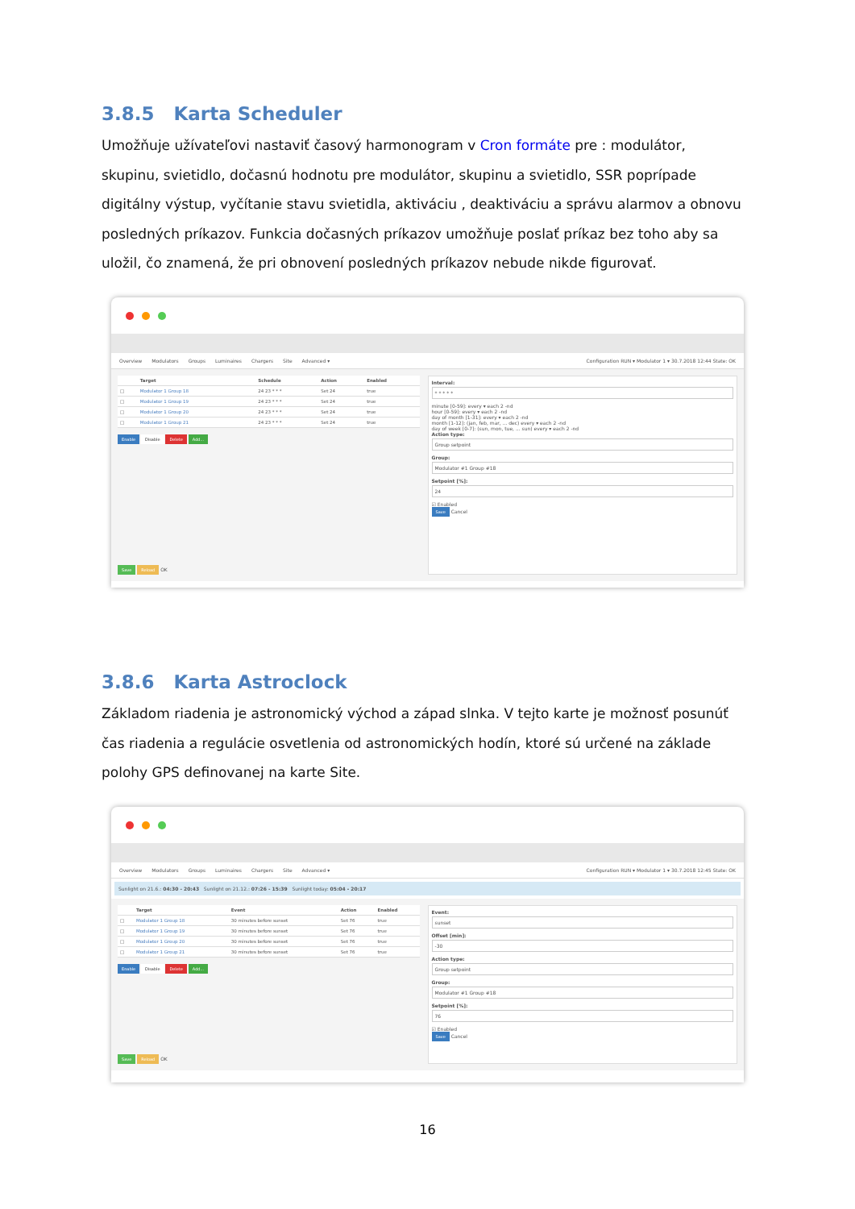3.8.5 Karta Scheduler
Umožňuje užívateľovi nastaviť časový harmonogram v Cron formáte pre : modulátor, skupinu, svietidlo, dočasnú hodnotu pre modulátor, skupinu a svietidlo, SSR poprípade digitálny výstup, vyčítanie stavu svietidla, aktiváciu , deaktiváciu a správu alarmov a obnovu posledných príkazov. Funkcia dočasných príkazov umožňuje poslať príkaz bez toho aby sa uložil, čo znamená, že pri obnovení posledných príkazov nebude nikde figurovať.
Overview Modulators Groups Luminaires Chargers Site Advanced ▾ Configuration RUN ▾ Modulator 1 ▾ 30.7.2018 12:44 State: OK
| | Target | Schedule | Action | Enabled |
| --- | --- | --- | --- | --- |
| □ | Modulator 1 Group 18 | 24 23 * * * | Set 24 | true |
| □ | Modulator 1 Group 19 | 24 23 * * * | Set 24 | true |
| □ | Modulator 1 Group 20 | 24 23 * * * | Set 24 | true |
| □ | Modulator 1 Group 21 | 24 23 * * * | Set 24 | true |
Enable Disable Delete Add...
Save Reload OK
Interval:
* * * * *
minute [0-59]: every ▾ each 2 -nd
hour [0-59]: every ▾ each 2 -nd
day of month [1-31]: every ▾ each 2 -nd
month [1-12]: (jan, feb, mar, ... dec) every ▾ each 2 -nd
day of week [0-7]: (sun, mon, tue, ... sun) every ▾ each 2 -nd
Action type:
Group setpoint
Group:
Modulator #1 Group #18
Setpoint [%]:
24
☑ Enabled
Save Cancel
3.8.6 Karta Astroclock
Základom riadenia je astronomický východ a západ slnka. V tejto karte je možnosť posunúť čas riadenia a regulácie osvetlenia od astronomických hodín, ktoré sú určené na základe polohy GPS definovanej na karte Site.
Overview Modulators Groups Luminaires Chargers Site Advanced ▾ Configuration RUN ▾ Modulator 1 ▾ 30.7.2018 12:45 State: OK
Sunlight on 21.6.: 04:30 - 20:43 Sunlight on 21.12.: 07:26 - 15:39 Sunlight today: 05:04 - 20:17
| | Target | Event | Action | Enabled |
| --- | --- | --- | --- | --- |
| □ | Modulator 1 Group 18 | 30 minutes before sunset | Set 76 | true |
| □ | Modulator 1 Group 19 | 30 minutes before sunset | Set 76 | true |
| □ | Modulator 1 Group 20 | 30 minutes before sunset | Set 76 | true |
| □ | Modulator 1 Group 21 | 30 minutes before sunset | Set 76 | true |
Enable Disable Delete Add...
Save Reload OK
Event:
sunset
Offset [min]:
-30
Action type:
Group setpoint
Group:
Modulator #1 Group #18
Setpoint [%]:
76
☑ Enabled
Save Cancel
16